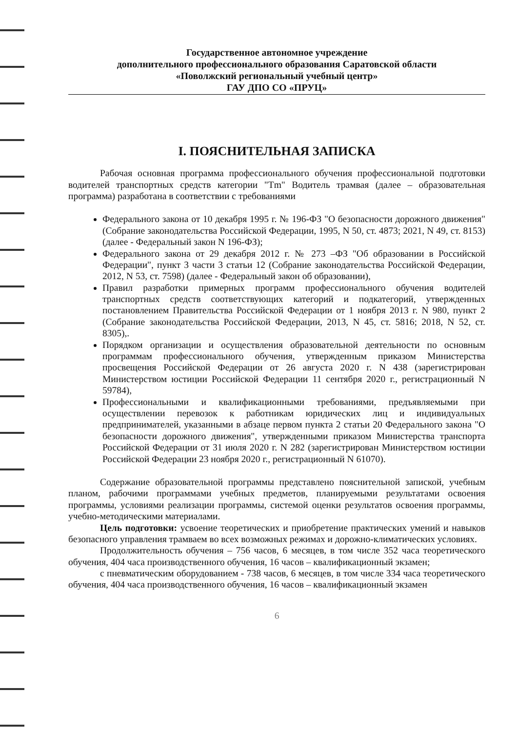Государственное автономное учреждение
дополнительного профессионального образования Саратовской области
«Поволжский региональный учебный центр»
ГАУ ДПО СО «ПРУЦ»
I. ПОЯСНИТЕЛЬНАЯ ЗАПИСКА
Рабочая основная программа профессионального обучения профессиональной подготовки водителей транспортных средств категории "Tm" Водитель трамвая (далее – образовательная программа) разработана в соответствии с требованиями
Федерального закона от 10 декабря 1995 г. № 196-ФЗ "О безопасности дорожного движения" (Собрание законодательства Российской Федерации, 1995, N 50, ст. 4873; 2021, N 49, ст. 8153) (далее - Федеральный закон N 196-ФЗ);
Федерального закона от 29 декабря 2012 г. № 273 –ФЗ "Об образовании в Российской Федерации", пункт 3 части 3 статьи 12 (Собрание законодательства Российской Федерации, 2012, N 53, ст. 7598) (далее - Федеральный закон об образовании),
Правил разработки примерных программ профессионального обучения водителей транспортных средств соответствующих категорий и подкатегорий, утвержденных постановлением Правительства Российской Федерации от 1 ноября 2013 г. N 980, пункт 2 (Собрание законодательства Российской Федерации, 2013, N 45, ст. 5816; 2018, N 52, ст. 8305),.
Порядком организации и осуществления образовательной деятельности по основным программам профессионального обучения, утвержденным приказом Министерства просвещения Российской Федерации от 26 августа 2020 г. N 438 (зарегистрирован Министерством юстиции Российской Федерации 11 сентября 2020 г., регистрационный N 59784),
Профессиональными и квалификационными требованиями, предъявляемыми при осуществлении перевозок к работникам юридических лиц и индивидуальных предпринимателей, указанными в абзаце первом пункта 2 статьи 20 Федерального закона "О безопасности дорожного движения", утвержденными приказом Министерства транспорта Российской Федерации от 31 июля 2020 г. N 282 (зарегистрирован Министерством юстиции Российской Федерации 23 ноября 2020 г., регистрационный N 61070).
Содержание образовательной программы представлено пояснительной запиской, учебным планом, рабочими программами учебных предметов, планируемыми результатами освоения программы, условиями реализации программы, системой оценки результатов освоения программы, учебно-методическими материалами.
Цель подготовки: усвоение теоретических и приобретение практических умений и навыков безопасного управления трамваем во всех возможных режимах и дорожно-климатических условиях.
Продолжительность обучения – 756 часов, 6 месяцев, в том числе 352 часа теоретического обучения, 404 часа производственного обучения, 16 часов – квалификационный экзамен;
с пневматическим оборудованием - 738 часов, 6 месяцев, в том числе 334 часа теоретического обучения, 404 часа производственного обучения, 16 часов – квалификационный экзамен
6